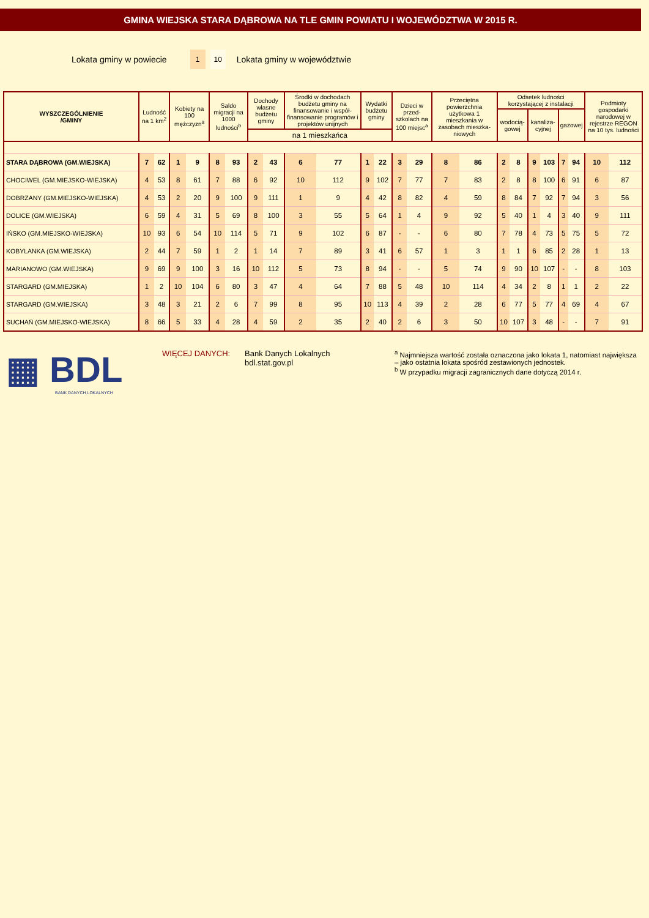GMINA WIEJSKA STARA DĄBROWA NA TLE GMIN POWIATU I WOJEWÓDZTWA W 2015 R.
Lokata gminy w powiecie 1 10 Lokata gminy w województwie
| WYSZCZEGÓLNIENIE /GMINY | Ludność na 1 km<sup>2</sup> | | Kobiety na 100 mężczyzn<sup>a</sup> | | Saldo migracji na 1000 ludności<sup>b</sup> | | Dochody własne budżetu gminy | | Środki w dochodach budżetu gminy na finansowanie i współ-finansowanie programów i projektów unijnych | | Wydatki budżetu gminy | | Dzieci w przed-szkolach na 100 miejsc<sup>a</sup> | | Przeciętna powierzchnia użytkowa 1 mieszkania w zasobach mieszka-niowych | | Odsetek ludności korzystającej z instalacji | | | | | | Podmioty gospodarki narodowej w rejestrze REGON na 10 tys. ludności | |
| --- | --- | --- | --- | --- | --- | --- | --- | --- | --- | --- | --- | --- | --- | --- | --- | --- | --- | --- | --- | --- | --- | --- | --- | --- |
| | | | | | | | | | | | | | | | | | wodocią-gowej | | kanaliza-cyjnej | | gazowej | | | |
| | | | | | | | na 1 mieszkańca | | | | | | | | | | | | | | | | | |
| STARA DĄBROWA (GM.WIEJSKA) | 7 | 62 | 1 | 9 | 8 | 93 | 2 | 43 | 6 | 77 | 1 | 22 | 3 | 29 | 8 | 86 | 2 | 8 | 9 | 103 | 7 | 94 | 10 | 112 |
| CHOCIWEL (GM.MIEJSKO-WIEJSKA) | 4 | 53 | 8 | 61 | 7 | 88 | 6 | 92 | 10 | 112 | 9 | 102 | 7 | 77 | 7 | 83 | 2 | 8 | 8 | 100 | 6 | 91 | 6 | 87 |
| DOBRZANY (GM.MIEJSKO-WIEJSKA) | 4 | 53 | 2 | 20 | 9 | 100 | 9 | 111 | 1 | 9 | 4 | 42 | 8 | 82 | 4 | 59 | 8 | 84 | 7 | 92 | 7 | 94 | 3 | 56 |
| DOLICE (GM.WIEJSKA) | 6 | 59 | 4 | 31 | 5 | 69 | 8 | 100 | 3 | 55 | 5 | 64 | 1 | 4 | 9 | 92 | 5 | 40 | 1 | 4 | 3 | 40 | 9 | 111 |
| IŃSKO (GM.MIEJSKO-WIEJSKA) | 10 | 93 | 6 | 54 | 10 | 114 | 5 | 71 | 9 | 102 | 6 | 87 | - | - | 6 | 80 | 7 | 78 | 4 | 73 | 5 | 75 | 5 | 72 |
| KOBYLANKA (GM.WIEJSKA) | 2 | 44 | 7 | 59 | 1 | 2 | 1 | 14 | 7 | 89 | 3 | 41 | 6 | 57 | 1 | 3 | 1 | 1 | 6 | 85 | 2 | 28 | 1 | 13 |
| MARIANOWO (GM.WIEJSKA) | 9 | 69 | 9 | 100 | 3 | 16 | 10 | 112 | 5 | 73 | 8 | 94 | - | - | 5 | 74 | 9 | 90 | 10 | 107 | - | - | 8 | 103 |
| STARGARD (GM.MIEJSKA) | 1 | 2 | 10 | 104 | 6 | 80 | 3 | 47 | 4 | 64 | 7 | 88 | 5 | 48 | 10 | 114 | 4 | 34 | 2 | 8 | 1 | 1 | 2 | 22 |
| STARGARD (GM.WIEJSKA) | 3 | 48 | 3 | 21 | 2 | 6 | 7 | 99 | 8 | 95 | 10 | 113 | 4 | 39 | 2 | 28 | 6 | 77 | 5 | 77 | 4 | 69 | 4 | 67 |
| SUCHAŃ (GM.MIEJSKO-WIEJSKA) | 8 | 66 | 5 | 33 | 4 | 28 | 4 | 59 | 2 | 35 | 2 | 40 | 2 | 6 | 3 | 50 | 10 | 107 | 3 | 48 | - | - | 7 | 91 |
▦ BDL
BANK DANYCH LOKALNYCH
WIĘCEJ DANYCH: Bank Danych Lokalnych
bdl.stat.gov.pl
<sup>a</sup> Najmniejsza wartość została oznaczona jako lokata 1, natomiast największa – jako ostatnia lokata spośród zestawionych jednostek.
<sup>b</sup> W przypadku migracji zagranicznych dane dotyczą 2014 r.